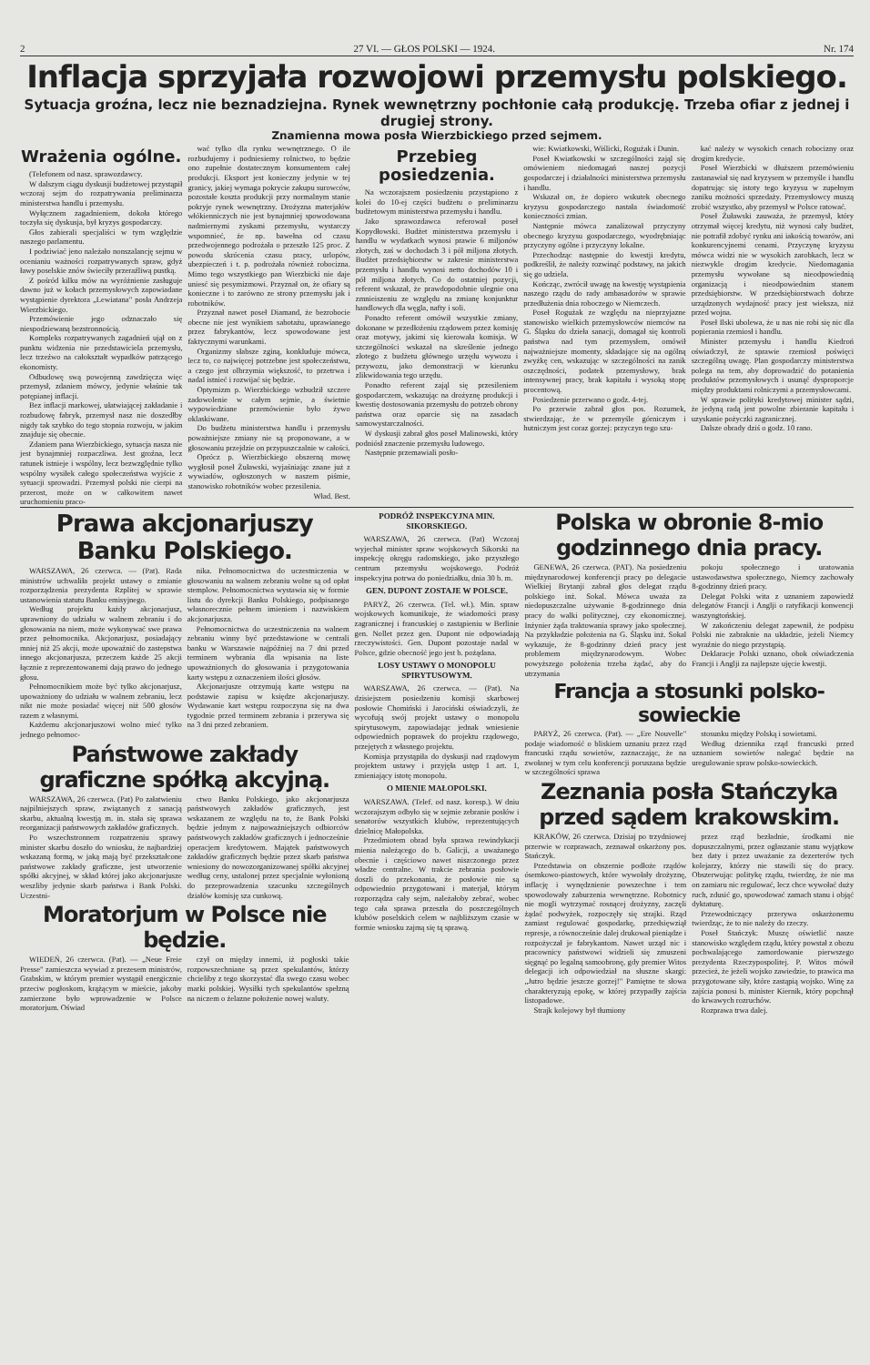2 27 VI. — GŁOS POLSKI — 1924. Nr. 174
Inflacja sprzyjała rozwojowi przemysłu polskiego.
Sytuacja groźna, lecz nie beznadziejna. Rynek wewnętrzny pochłonie całą produkcję. Trzeba ofiar z jednej i drugiej strony.
Znamienna mowa posła Wierzbickiego przed sejmem.
Wrażenia ogólne.
(Telefonem od nasz. sprawozdawcy.
W dalszym ciągu dyskusji budżetowej przystąpił wczoraj sejm do rozpatrywania preliminarza ministerstwa handlu i przemysłu.
Wyłącznem zagadnieniem, dokoła którego toczyła się dyskusja, był kryzys gospodarczy.
Głos zabierali specjaliści w tym względzie naszego parlamentu.
I podziwiać jeno należało nonszalancję sejmu w ocenianiu ważności rozpatrywanych spraw, gdyż ławy poselskie znów świeciły przeraźliwą pustką.
Z pośród kilku mów na wyróżnienie zasługuje dawno już w kołach przemysłowych zapowiadane wystąpienie dyrektora „Lewiatana" posła Andrzeja Wierzbickiego.
Przemówienie jego odznaczało się niespodziewaną bezstronnością.
Kompleks rozpatrywanych zagadnień ujął on z punktu widzenia nie przedstawiciela przemysłu, lecz trzeźwo na całokształt wypadków patrzącego ekonomisty.
Odbudowę swą powojenną zawdzięcza więc przemysł, zdaniem mówcy, jedynie właśnie tak potępianej inflacji.
Bez inflacji markowej, ułatwiającej zakładanie i rozbudowę fabryk, przemysł nasz nie doszedłby nigdy tak szybko do tego stopnia rozwoju, w jakim znajduje się obecnie.
Zdaniem pana Wierzbickiego, sytuacja nasza nie jest bynajmniej rozpaczliwa. Jest groźna, lecz ratunek istnieje i wspólny, lecz bezwzględnie tylko wspólny wysiłek całego społeczeństwa wyjście z sytuacji sprowadzi. Przemysł polski nie cierpi na przerost, może on w całkowitem nawet uruchomieniu praco-
wać tylko dla rynku wewnętrznego. O ile rozbudujemy i podniesiemy rolnictwo, to będzie ono zupełnie dostatecznym konsumentem całej produkcji. Eksport jest konieczny jedynie w tej granicy, jakiej wymaga pokrycie zakupu surowców, pozostałe koszta produkcji przy normalnym stanie pokryje rynek wewnętrzny. Drożyzna materjałów włókienniczych nie jest bynajmniej spowodowana nadmiernymi zyskami przemysłu, wystarczy wspomnieć, że np. bawełna od czasu przedwojennego podrożała o przeszło 125 proc. Z powodu skrócenia czasu pracy, urlopów, ubezpieczeń i t. p. podrożała również robocizna. Mimo tego wszystkiego pan Wierzbicki nie daje uniesć się pesymizmowi. Przyznał on, że ofiary są konieczne i to zarówno ze strony przemysłu jak i robotników.
Przyznał nawet poseł Diamand, że bezrobocie obecne nie jest wynikiem sabotażu, uprawianego przez fabrykantów, lecz spowodowane jest faktycznymi warunkami.
Organizmy słabsze zginą, konkluduje mówca, lecz to, co najwięcej potrzebne jest społeczeństwu, a czego jest olbrzymia większość, to przetrwa i nadal istnieć i rozwijać się będzie.
Optymizm p. Wierzbickiego wzbudził szczere zadowolenie w całym sejmie, a świetnie wypowiedziane przemówienie było żywo oklaskiwane.
Do budżetu ministerstwa handlu i przemysłu poważniejsze zmiany nie są proponowane, a w głosowaniu przejdzie on przypuszczalnie w całości.
Oprócz p. Wierzbickiego obszerną mowę wygłosił poseł Żuławski, wyjaśniając znane już z wywiadów, ogłoszonych w naszem piśmie, stanowisko robotników wobec przesilenia.
Wład. Best.
Przebieg posiedzenia.
Na wczorajszem posiedzeniu przystąpiono z kolei do 10-ej części budżetu o preliminarzu budżetowym ministerstwa przemysłu i handlu.
Jako sprawozdawca referował poseł Kopydłowski. Budżet ministerstwa przemysłu i handlu w wydatkach wynosi prawie 6 miljonów złotych, zaś w dochodach 3 i pół miljona złotych. Budżet przedsiębiorstw w zakresie ministerstwa przemysłu i handlu wynosi netto dochodów 10 i pół miljona złotych. Co do ostatniej pozycji, referent wskazał, że prawdopodobnie ulegnie ona zmnieiszeniu ze względu na zmianę konjunktur handlowych dla węgla, nafty i soli.
Ponadto referent omówił wszystkie zmiany, dokonane w przedłożeniu rządowem przez komisję oraz motywy, jakimi się kierowała komisja. W szczególności wskazał na skreślenie jednego złotego z budżetu głównego urzędu wywozu i przywozu, jako demonstracji w kierunku zlikwidowania tego urzędu.
Ponadto referent zająl się przesileniem gospodarczem, wskazując na drożyznę produkcji i kwestię dostosowania przemysłu do potrzeb obrony państwa oraz oparcie się na zasadach samowystarczalności.
W dyskusji zabrał głos poseł Malinowski, który podniósł znaczenie przemysłu ludowego.
Następnie przemawiali posło-
wie: Kwiatkowski, Wiślicki, Rogużak i Dunin.
Poseł Kwiatkowski w szczególności zająl się omówieniem niedomagań naszej pozycji gospodarczej i działalności ministerstwa przemysłu i handlu.
Wskazał on, że dopiero wskutek obecnego kryzysu gospodarczego nastała świadomość konieczności zmian.
Następnie mówca zanalizował przyczyny obecnego kryzysu gospodarczego, wyodrębniając przyczyny ogólne i przyczyny lokalne.
Przechodząc następnie do kwestji kredytu, podkreślił, że należy rozwinąć podstawy, na jakich się go udziela.
Kończąc, zwrócił uwagę na kwestję wystąpienia naszego rządu do rady ambasadorów w sprawie przedłużenia dnia roboczego w Niemczech.
Poseł Rogużak ze względu na nieprzyjazne stanowisko wielkich przemysłowców niemców na G. Śląsku do dzieła sanacji, domagał się kontroli państwa nad tym przemysłem, omówił najważniejsze momenty, składające się na ogólną zwyżkę cen, wskazując w szczególności na zanik oszczędności, podatek przemysłowy, brak intensywnej pracy, brak kapitału i wysoką stopę procentową.
Posiedzenie przerwano o godz. 4-tej.
Po przerwie zabrał głos pos. Rozumek, stwierdzając, że w przemyśle górniczym i hutniczym jest coraz gorzej: przyczyn tego szu-
kać należy w wysokich cenach robocizny oraz drogim kredycie.
Poseł Wierzbicki w dłuższem przemówieniu zastanawiał się nad kryzysem w przemyśle i handlu dopatrując się istoty tego kryzysu w zupełnym zaniku możności sprzedaży. Przemysłowcy muszą zrobić wszystko, aby przemysł w Polsce ratować.
Poseł Żuławski zauważa, że przemysł, który otrzymał więcej kredytu, niż wynosi cały budżet, nie potrafił zdobyć rynku ani iakością towarów, ani konkurencyjnemi cenami. Przyczynę kryzysu mówca widzi nie w wysokich zarobkach, lecz w niezwykle drogim kredycie. Niedomagania przemysłu wywołane są nieodpowiednią organizacją i nieodpowiednim stanem przedsiębiorstw. W przedsiębiorstwach dobrze urządzonych wydajność pracy jest wieksza, niż przed wojna.
Poseł Ilski ubolewa, że u nas nie robi się nic dla popierania rzemiosł i handlu.
Minister przemysłu i handlu Kiedroń oświadczył, że sprawie rzemiosł poświęci szczególną uwagę. Plan gospodarczy ministerstwa polega na tem, aby doprowadzić do potanienia produktów przemysłowych i usunąć dysproporcje między produktami rolniczymi a przemysłowcami.
W sprawie polityki kredytowej minister sądzi, że jedyną radą jest powolne zbieranie kapitału i uzyskanie pożyczki zagranicznej.
Dalsze obrady dziś o godz. 10 rano.
Prawa akcjonarjuszy Banku Polskiego.
WARSZAWA, 26 czerwca. — (Pat). Rada ministrów uchwaliła projekt ustawy o zmianie rozporządzenia prezydenta Rzplitej w sprawie ustanowienia statutu Banku emisyjnego.
Według projektu każdy akcjonarjusz, uprawniony do udziału w walnem zebraniu i do głosowania na niem, może wykonywać swe prawa przez pełnomocnika. Akcjonarjusz, posiadający mniej niż 25 akcji, może upoważnić do zastepstwa innego akcjonarjusza, przeczem każde 25 akcji łącznie z reprezentowanemi dają prawo do jednego głosu.
Pełnomocnikiem może być tylko akcjonarjusz, upoważniony do udziału w walnem zebraniu, lecz nikt nie może posiadać więcej niż 500 głosów razem z własnymi.
Każdemu akcjonarjuszowi wolno mieć tylko jednego pełnomoc-
nika. Pełnomocnictwa do uczestniczenia w głosowaniu na walnem zebraniu wolne są od opłat stemplow. Pełnomocnictwa wystawia się w formie listu do dyrekcji Banku Polskiego, podpisanego własnorecznie pełnem imieniem i nazwiskiem akcjonarjusza.
Pełnomocnictwa do uczestniczenia na walnem zebraniu winny być przedstawione w centrali banku w Warszawie najpóźniej na 7 dni przed terminem wybrania dla wpisania na liste upoważnionych do głosowania i przygotowania karty wstępu z oznaczeniem ilości głosów.
Akcjonarjusze otrzymują karte wstępu na podstawie zapisu w księdze akcjonarjuszy. Wydawanie kart wstępu rozpoczyna się na dwa tygodnie przed terminem zebrania i przerywa się na 3 dni przed zebraniem.
Państwowe zakłady graficzne spółką akcyjną.
WARSZAWA, 26 czerwca. (Pat) Po załatwieniu najpilniejszych spraw, związanych z sanacją skarbu, aktualną kwestją m. in. stała się sprawa reorganizacji państwowych zakładów graficznych.
Po wszechstronnem rozpatrzeniu sprawy minister skarbu doszło do wniosku, że najbardziej wskazaną formą, w jaką mają być przekształcone państwowe zakłady graficzne, jest utworzenie spółki akcyjnej, w skład której jako akcjonarjusze weszliby jedynie skarb państwa i Bank Polski. Uczestni-
ctwo Banku Polskiego, jako akcjonarjusza państwowych zakładów graficznych, jest wskazanem ze względu na to, że Bank Polski będzie jednym z najpoważniejszych odbiorców państwowych zakładów graficznych i jednocześnie operacjem kredytowem. Majątek państwowych zakładów graficznych będzie przez skarb państwa wniesiony do nowozorganizowanej spółki akcyjnej według ceny, ustalonej przez specjalnie wyłonioną do przeprowadzenia szacunku szczególnych działów komisję sza cunkową.
Moratorjum w Polsce nie będzie.
WIEDEŃ, 26 czerwca. (Pat). — „Neue Freie Presse" zamieszcza wywiad z prezesem ministrów, Grabskim, w którym premier wystąpił energicznie przeciw pogłoskom, krążącym w mieście, jakoby zamierzone było wprowadzenie w Polsce moratorjum. Oświad
czył on między innemi, iż pogłoski takie rozpowszechniane są przez spekulantów, którzy chcieliby z tego skorzystać dla swego czasu wobec marki polskiej. Wysiłki tych spekulantów spełzną na niczem o żelazne położenie nowej waluty.
PODRÓŻ INSPEKCYJNA MIN. SIKORSKIEGO.
WARSZAWA, 26 czerwca. (Pat) Wczoraj wyjechał minister spraw wojskowych Sikorski na inspekcję okręgu radomskiego, jako przyszłego centrum przemysłu wojskowego. Podróż inspekcyjna potrwa do poniedziałku, dnia 30 b. m.
GEN. DUPONT ZOSTAJE W POLSCE.
PARYŻ, 26 czerwca. (Tel. wł.). Min. spraw wojskowych komunikuje, że wiadomości prasy zagranicznej i francuskiej o zastąpieniu w Berlinie gen. Nollet przez gen. Dupont nie odpowiadają rzeczywistości. Gen. Dupont pozostaje nadal w Polsce, gdzie obecność jego jest b. pożądana.
LOSY USTAWY O MONOPOLU SPIRYTUSOWYM.
WARSZAWA, 26 czerwca. — (Pat). Na dzisiejszem posiedzeniu komisji skarbowej posłowie Chomiński i Jarociński oświadczyli, że wycofują swój projekt ustawy o monopolu spirytusowym, zapowiadając jednak wniesienie odpowiednich poprawek do projektu rządowego, przejętych z własnego projektu.
Komisja przystąpiła do dyskusji nad rządowym projektem ustawy i przyjęła ustęp 1 art. 1, zmieniający istotę monopolu.
O MIENIE MAŁOPOLSKI.
WARSZAWA. (Telef. od nasz. koresp.). W dniu wczorajszym odbyło się w sejmie zebranie posłów i senatorów wszystkich klubów, reprezentujących dzielnicę Małopolska.
Przedmiotem obrad była sprawa rewindykacji mienia należącego do b. Galicji, a uważanego obecnie i częściowo nawet niszczonego przez władze centralne. W trakcie zebrania posłowie doszli do przekonania, że posłowie nie są odpowiednio przygotowani i materjał, którym rozporządza cały sejm, należałoby zebrać, wobec tego cała sprawa przeszła do poszczególnych klubów poselskich celem w najbliższym czasie w formie wniosku zajmą się tą sprawą.
Polska w obronie 8-mio godzinnego dnia pracy.
GENEWA, 26 czerwca. (PAT). Na posiedzeniu międzynarodowej konferencji pracy po delegacie Wielkiej Brytanji zabrał głos delegat rządu polskiego inż. Sokal. Mówca uważa za niedopuszczalne używanie 8-godzinnego dnia pracy do walki politycznej, czy ekonomicznej. Inżynier żąda traktowania sprawy jako społecznej. Na przykładzie położenia na G. Śląsku inż. Sokal wykazuje, że 8-godzinny dzień pracy jest problemem międzynarodowym. Wobec powyższego położenia trzeba żądać, aby do utrzymania
pokoju społecznego i uratowania ustawodawstwa społecznego, Niemcy zachowały 8-godzinny dzień pracy.
Delegat Polski wita z uznaniem zapowiedź delegatów Francji i Anglji o ratyfikacji konwencji waszyngtońskiej.
W zakończeniu delegat zapewnił, że podpisu Polski nie zabraknie na układzie, jeżeli Niemcy wyraźnie do niego przystąpią.
Deklaracje Polski uznano, obok oświadczenia Francji i Anglji za najlepsze ujęcie kwestji.
Francja a stosunki polsko-sowieckie
PARYŻ, 26 czerwca. (Pat). — „Ere Nouvelle" podaje wiadomość o bliskiem uznaniu przez rząd francuski rządu sowietów, zaznaczając, że na zwołanej w tym celu konferencji poruszana będzie w szczególności sprawa
stosunku między Polską i sowietami.
Według dziennika rząd francuski przed uznaniem sowietów nalegać będzie na uregulowanie spraw polsko-sowieckich.
Zeznania posła Stańczyka przed sądem krakowskim.
KRAKÓW, 26 czerwca. Dzisiaj po trzydniowej przerwie w rozprawach, zeznawał oskarżony pos. Stańczyk.
Przedstawia on obszernie podłoże rządów ósemkowo-piastowych, które wywołały drożyznę, inflację i wynędznienie powszechne i tem spowodowały zaburzenia wewnętrzne. Robotnicy nie mogli wytrzymać rosnącej drożyzny, zaczęli żądać podwyżek, rozpoczęły się strajki. Rząd zamiast regulować gospodarkę, przedsięwziął represje, a równocześnie dalej drukował pieniądze i rozpożyczał je fabrykantom. Nawet urząd nic i pracownicy państwowi widzieli się zmuszeni sięgnąć po legalną samoobronę, gdy premier Witos delegacji ich odpowiedział na słuszne skargi: „Jutro będzie jeszcze gorzej!" Pamiętne te słowa charakteryzują epokę, w której przypadły zajścia listopadowe.
Strajk kolejowy był tłumiony
przez rząd bezładnie, środkami nie dopuszczalnymi, przez ogłaszanie stanu wyjątkow bez daty i przez uważanie za dezerterów tych kolejarzy, którzy nie stawili się do pracy. Obszerwując politykę rządu, twierdzę, że nie ma on zamiaru nic regulować, lecz chce wywołać duży ruch, zdusić go, spowodować zamach stanu i objąć dyktaturę.
Przewodniczący przerywa oskarżonemu twierdząc, że to nie należy do rzeczy.
Poseł Stańczyk: Muszę oświetlić nasze stanowisko względem rządu, który powstał z obozu pochwalającego zamordowanie pierwszego prezydenta Rzeczypospolitej. P. Witos mówił przecież, że jeżeli wojsko zawiedzie, to prawica ma przygotowane siły, które zastąpią wojsko. Winę za zajścia ponosi b. minister Kiernik, który popchnął do krwawych rozruchów.
Rozprawa trwa dalej.